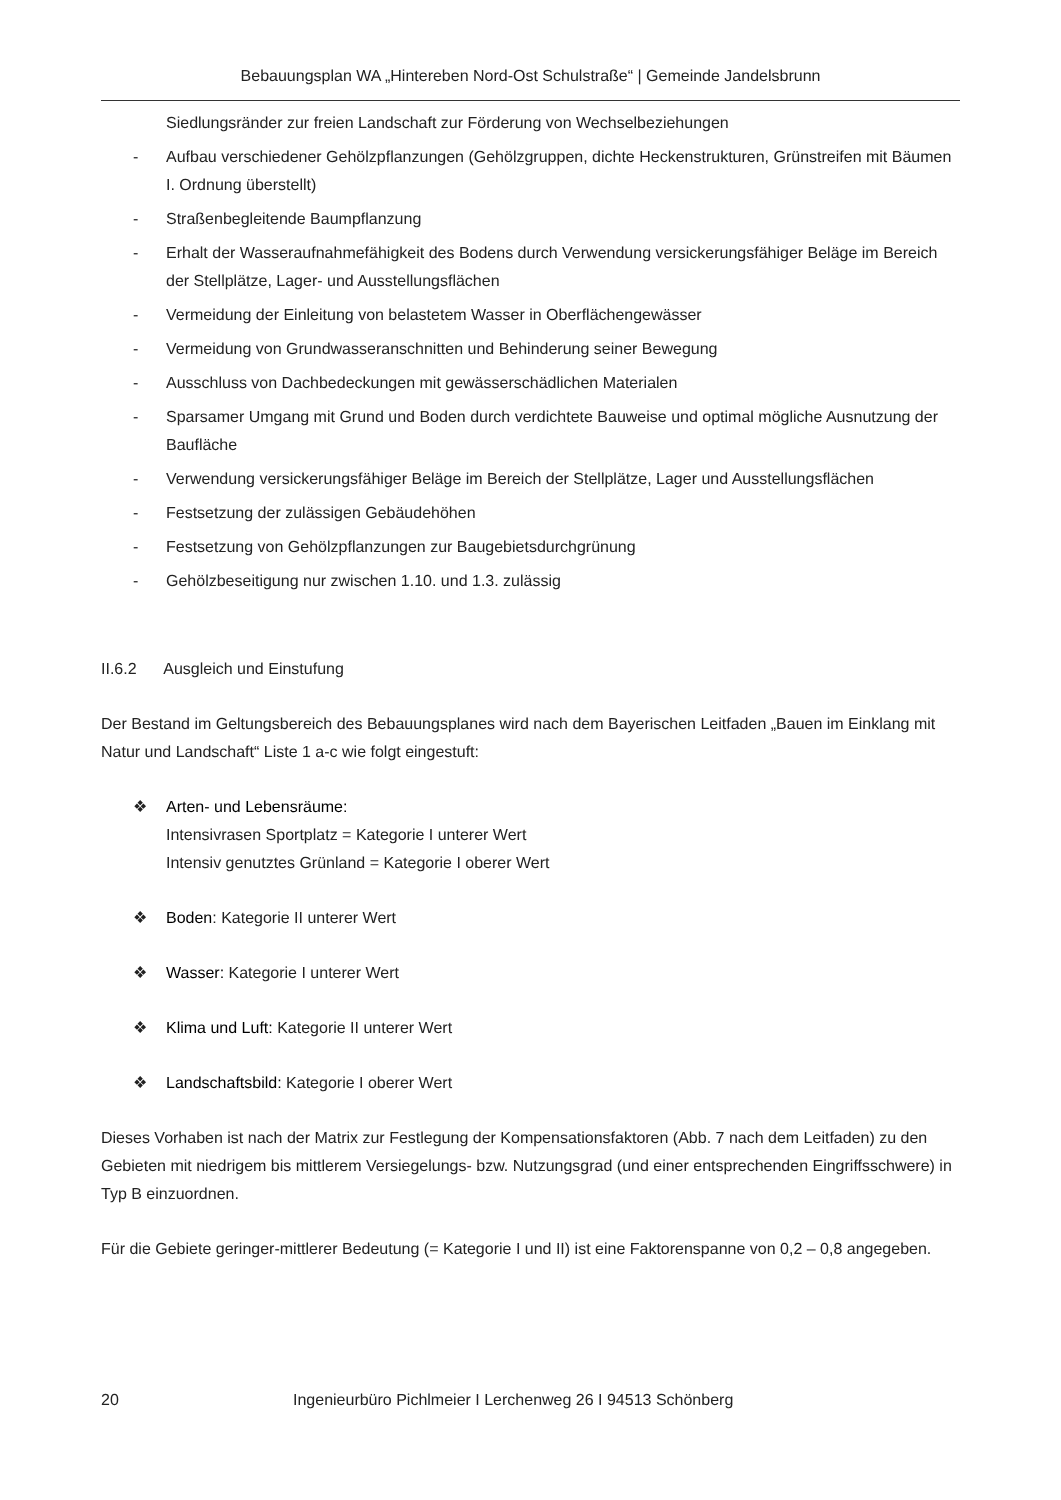Bebauungsplan WA „Hintereben Nord-Ost Schulstraße“ | Gemeinde Jandelsbrunn
Siedlungsränder zur freien Landschaft zur Förderung von Wechselbeziehungen
- Aufbau verschiedener Gehölzpflanzungen (Gehölzgruppen, dichte Heckenstrukturen, Grünstreifen mit Bäumen I. Ordnung überstellt)
- Straßenbegleitende Baumpflanzung
- Erhalt der Wasseraufnahmefähigkeit des Bodens durch Verwendung versickerungsfähiger Beläge im Bereich der Stellplätze, Lager- und Ausstellungsflächen
- Vermeidung der Einleitung von belastetem Wasser in Oberflächengewässer
- Vermeidung von Grundwasseranschnitten und Behinderung seiner Bewegung
- Ausschluss von Dachbedeckungen mit gewässerschädlichen Materialen
- Sparsamer Umgang mit Grund und Boden durch verdichtete Bauweise und optimal mögliche Ausnutzung der Baufläche
- Verwendung versickerungsfähiger Beläge im Bereich der Stellplätze, Lager und Ausstellungsflächen
- Festsetzung der zulässigen Gebäudehöhen
- Festsetzung von Gehölzpflanzungen zur Baugebietsdurchgrünung
- Gehölzbeseitigung nur zwischen 1.10. und 1.3. zulässig
II.6.2 Ausgleich und Einstufung
Der Bestand im Geltungsbereich des Bebauungsplanes wird nach dem Bayerischen Leitfaden „Bauen im Einklang mit Natur und Landschaft“ Liste 1 a-c wie folgt eingestuft:
❖ Arten- und Lebensräume:
Intensivrasen Sportplatz = Kategorie I unterer Wert
Intensiv genutztes Grünland = Kategorie I oberer Wert
❖ Boden: Kategorie II unterer Wert
❖ Wasser: Kategorie I unterer Wert
❖ Klima und Luft: Kategorie II unterer Wert
❖ Landschaftsbild: Kategorie I oberer Wert
Dieses Vorhaben ist nach der Matrix zur Festlegung der Kompensationsfaktoren (Abb. 7 nach dem Leitfaden) zu den Gebieten mit niedrigem bis mittlerem Versiegelungs- bzw. Nutzungsgrad (und einer entsprechenden Eingriffsschwere) in Typ B einzuordnen.
Für die Gebiete geringer-mittlerer Bedeutung (= Kategorie I und II) ist eine Faktorenspanne von 0,2 – 0,8 angegeben.
20 Ingenieurbüro Pichlmeier I Lerchenweg 26 I 94513 Schönberg